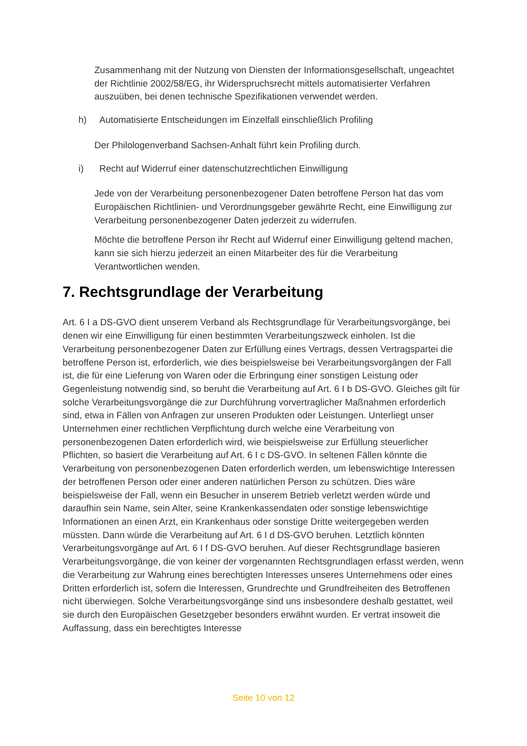Zusammenhang mit der Nutzung von Diensten der Informationsgesellschaft, ungeachtet der Richtlinie 2002/58/EG, ihr Widerspruchsrecht mittels automatisierter Verfahren auszuüben, bei denen technische Spezifikationen verwendet werden.
h) Automatisierte Entscheidungen im Einzelfall einschließlich Profiling
Der Philologenverband Sachsen-Anhalt führt kein Profiling durch.
i) Recht auf Widerruf einer datenschutzrechtlichen Einwilligung
Jede von der Verarbeitung personenbezogener Daten betroffene Person hat das vom Europäischen Richtlinien- und Verordnungsgeber gewährte Recht, eine Einwilligung zur Verarbeitung personenbezogener Daten jederzeit zu widerrufen.
Möchte die betroffene Person ihr Recht auf Widerruf einer Einwilligung geltend machen, kann sie sich hierzu jederzeit an einen Mitarbeiter des für die Verarbeitung Verantwortlichen wenden.
7. Rechtsgrundlage der Verarbeitung
Art. 6 I a DS-GVO dient unserem Verband als Rechtsgrundlage für Verarbeitungsvorgänge, bei denen wir eine Einwilligung für einen bestimmten Verarbeitungszweck einholen. Ist die Verarbeitung personenbezogener Daten zur Erfüllung eines Vertrags, dessen Vertragspartei die betroffene Person ist, erforderlich, wie dies beispielsweise bei Verarbeitungsvorgängen der Fall ist, die für eine Lieferung von Waren oder die Erbringung einer sonstigen Leistung oder Gegenleistung notwendig sind, so beruht die Verarbeitung auf Art. 6 I b DS-GVO. Gleiches gilt für solche Verarbeitungsvorgänge die zur Durchführung vorvertraglicher Maßnahmen erforderlich sind, etwa in Fällen von Anfragen zur unseren Produkten oder Leistungen. Unterliegt unser Unternehmen einer rechtlichen Verpflichtung durch welche eine Verarbeitung von personenbezogenen Daten erforderlich wird, wie beispielsweise zur Erfüllung steuerlicher Pflichten, so basiert die Verarbeitung auf Art. 6 I c DS-GVO. In seltenen Fällen könnte die Verarbeitung von personenbezogenen Daten erforderlich werden, um lebenswichtige Interessen der betroffenen Person oder einer anderen natürlichen Person zu schützen. Dies wäre beispielsweise der Fall, wenn ein Besucher in unserem Betrieb verletzt werden würde und daraufhin sein Name, sein Alter, seine Krankenkassendaten oder sonstige lebenswichtige Informationen an einen Arzt, ein Krankenhaus oder sonstige Dritte weitergegeben werden müssten. Dann würde die Verarbeitung auf Art. 6 I d DS-GVO beruhen. Letztlich könnten Verarbeitungsvorgänge auf Art. 6 I f DS-GVO beruhen. Auf dieser Rechtsgrundlage basieren Verarbeitungsvorgänge, die von keiner der vorgenannten Rechtsgrundlagen erfasst werden, wenn die Verarbeitung zur Wahrung eines berechtigten Interesses unseres Unternehmens oder eines Dritten erforderlich ist, sofern die Interessen, Grundrechte und Grundfreiheiten des Betroffenen nicht überwiegen. Solche Verarbeitungsvorgänge sind uns insbesondere deshalb gestattet, weil sie durch den Europäischen Gesetzgeber besonders erwähnt wurden. Er vertrat insoweit die Auffassung, dass ein berechtigtes Interesse
Seite 10 von 12